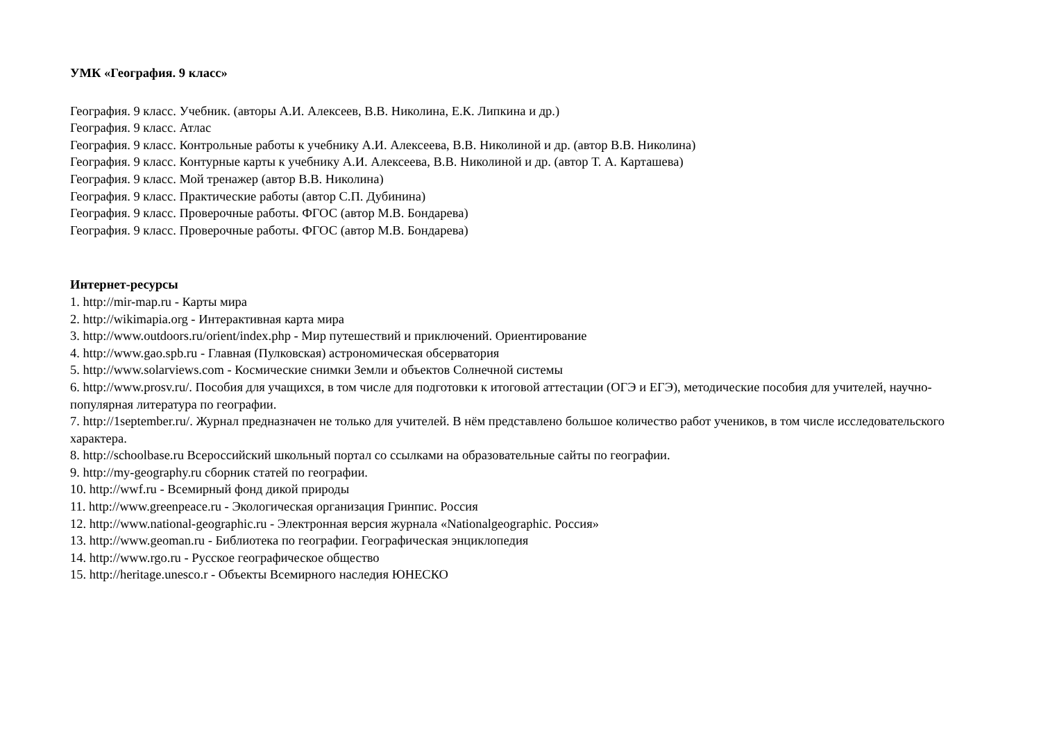УМК «География. 9 класс»
География. 9 класс. Учебник. (авторы А.И. Алексеев, В.В. Николина, Е.К. Липкина и др.)
География. 9 класс. Атлас
География. 9 класс. Контрольные работы к учебнику А.И. Алексеева, В.В. Николиной и др. (автор В.В. Николина)
География. 9 класс. Контурные карты к учебнику А.И. Алексеева, В.В. Николиной и др. (автор Т. А. Карташева)
География. 9 класс. Мой тренажер (автор В.В. Николина)
География. 9 класс. Практические работы (автор С.П. Дубинина)
География. 9 класс. Проверочные работы. ФГОС (автор М.В. Бондарева)
География. 9 класс. Проверочные работы. ФГОС (автор М.В. Бондарева)
Интернет-ресурсы
1. http://mir-map.ru - Карты мира
2. http://wikimapia.org - Интерактивная карта мира
3. http://www.outdoors.ru/orient/index.php - Мир путешествий и приключений. Ориентирование
4. http://www.gao.spb.ru - Главная (Пулковская) астрономическая обсерватория
5. http://www.solarviews.com - Космические снимки Земли и объектов Солнечной системы
6. http://www.prosv.ru/. Пособия для учащихся, в том числе для подготовки к итоговой аттестации (ОГЭ и ЕГЭ), методические пособия для учителей, научно-популярная литература по географии.
7. http://1september.ru/. Журнал предназначен не только для учителей. В нём представлено большое количество работ учеников, в том числе исследовательского характера.
8. http://schoolbase.ru Всероссийский школьный портал со ссылками на образовательные сайты по географии.
9. http://my-geography.ru сборник статей по географии.
10. http://wwf.ru - Всемирный фонд дикой природы
11. http://www.greenpeace.ru - Экологическая организация Гринпис. Россия
12. http://www.national-geographic.ru - Электронная версия журнала «Nationalgeographic. Россия»
13. http://www.geoman.ru - Библиотека по географии. Географическая энциклопедия
14. http://www.rgo.ru - Русское географическое общество
15. http://heritage.unesco.r - Объекты Всемирного наследия ЮНЕСКО